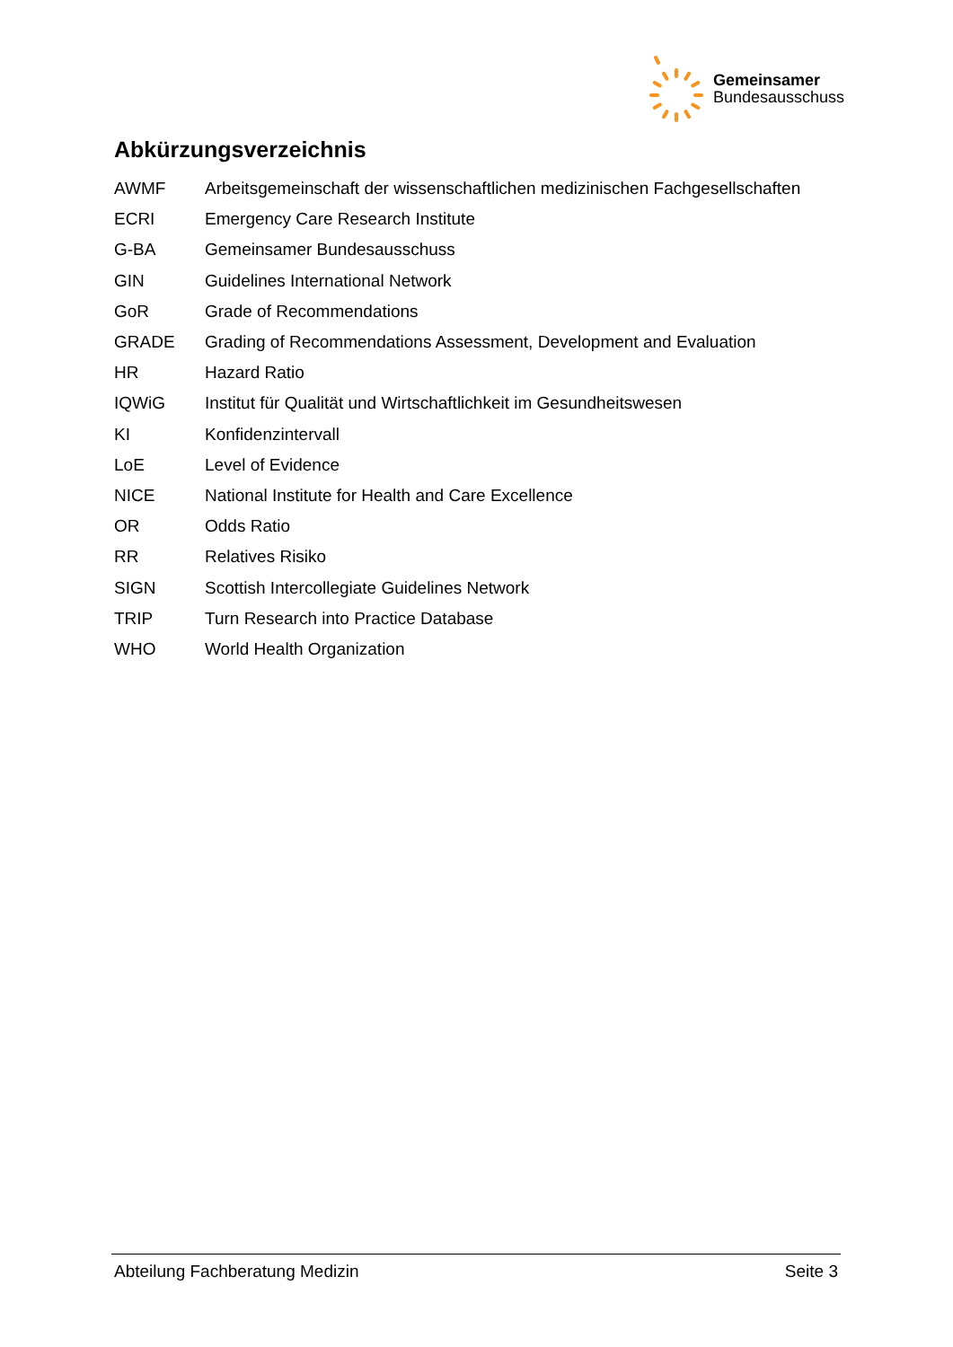Gemeinsamer
Bundesausschuss
Abkürzungsverzeichnis
| AWMF | Arbeitsgemeinschaft der wissenschaftlichen medizinischen Fachgesellschaften |
| ECRI | Emergency Care Research Institute |
| G-BA | Gemeinsamer Bundesausschuss |
| GIN | Guidelines International Network |
| GoR | Grade of Recommendations |
| GRADE | Grading of Recommendations Assessment, Development and Evaluation |
| HR | Hazard Ratio |
| IQWiG | Institut für Qualität und Wirtschaftlichkeit im Gesundheitswesen |
| KI | Konfidenzintervall |
| LoE | Level of Evidence |
| NICE | National Institute for Health and Care Excellence |
| OR | Odds Ratio |
| RR | Relatives Risiko |
| SIGN | Scottish Intercollegiate Guidelines Network |
| TRIP | Turn Research into Practice Database |
| WHO | World Health Organization |
Abteilung Fachberatung Medizin Seite 3